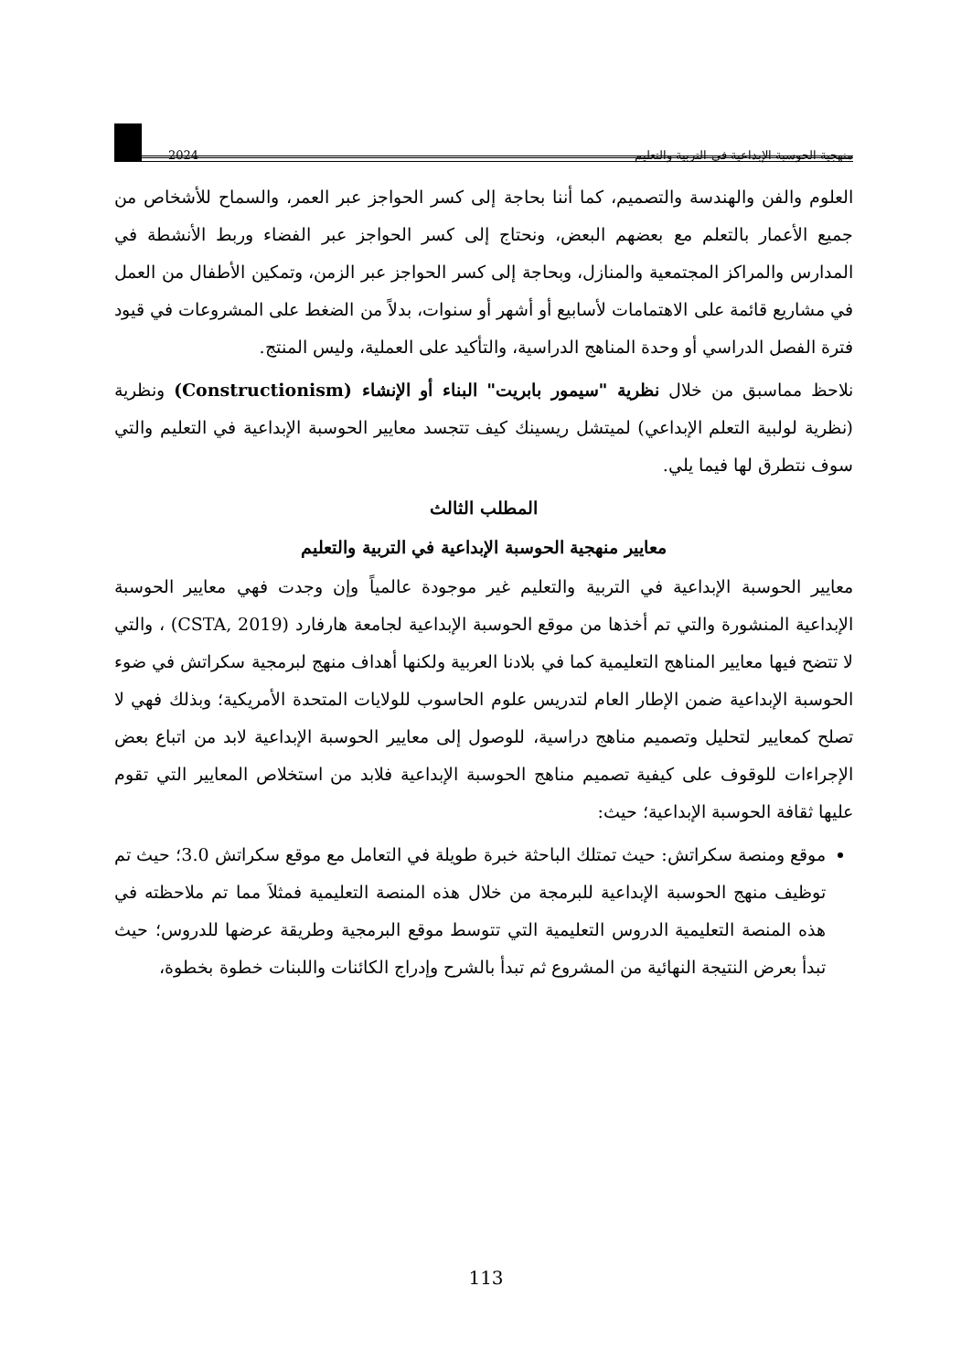2024 منهجية الحوسبة الإبداعية في التربية والتعليم
العلوم والفن والهندسة والتصميم، كما أننا بحاجة إلى كسر الحواجز عبر العمر، والسماح للأشخاص من جميع الأعمار بالتعلم مع بعضهم البعض، ونحتاج إلى كسر الحواجز عبر الفضاء وربط الأنشطة في المدارس والمراكز المجتمعية والمنازل، وبحاجة إلى كسر الحواجز عبر الزمن، وتمكين الأطفال من العمل في مشاريع قائمة على الاهتمامات لأسابيع أو أشهر أو سنوات، بدلاً من الضغط على المشروعات في قيود فترة الفصل الدراسي أو وحدة المناهج الدراسية، والتأكيد على العملية، وليس المنتج.
نلاحظ مماسبق من خلال نظرية "سيمور بابريت" البناء أو الإنشاء (Constructionism) ونظرية (نظرية لولبية التعلم الإبداعي) لميتشل ريسينك كيف تتجسد معايير الحوسبة الإبداعية في التعليم والتي سوف نتطرق لها فيما يلي.
المطلب الثالث
معايير منهجية الحوسبة الإبداعية في التربية والتعليم
معايير الحوسبة الإبداعية في التربية والتعليم غير موجودة عالمياً وإن وجدت فهي معايير الحوسبة الإبداعية المنشورة والتي تم أخذها من موقع الحوسبة الإبداعية لجامعة هارفارد (CSTA, 2019) ، والتي لا تتضح فيها معايير المناهج التعليمية كما في بلادنا العربية ولكنها أهداف منهج لبرمجية سكراتش في ضوء الحوسبة الإبداعية ضمن الإطار العام لتدريس علوم الحاسوب للولايات المتحدة الأمريكية؛ وبذلك فهي لا تصلح كمعايير لتحليل وتصميم مناهج دراسية، للوصول إلى معايير الحوسبة الإبداعية لابد من اتباع بعض الإجراءات للوقوف على كيفية تصميم مناهج الحوسبة الإبداعية فلابد من استخلاص المعايير التي تقوم عليها ثقافة الحوسبة الإبداعية؛ حيث:
موقع ومنصة سكراتش: حيث تمتلك الباحثة خبرة طويلة في التعامل مع موقع سكراتش 3.0؛ حيث تم توظيف منهج الحوسبة الإبداعية للبرمجة من خلال هذه المنصة التعليمية فمثلاَ مما تم ملاحظته في هذه المنصة التعليمية الدروس التعليمية التي تتوسط موقع البرمجية وطريقة عرضها للدروس؛ حيث تبدأ بعرض النتيجة النهائية من المشروع ثم تبدأ بالشرح وإدراج الكائنات واللبنات خطوة بخطوة،
113